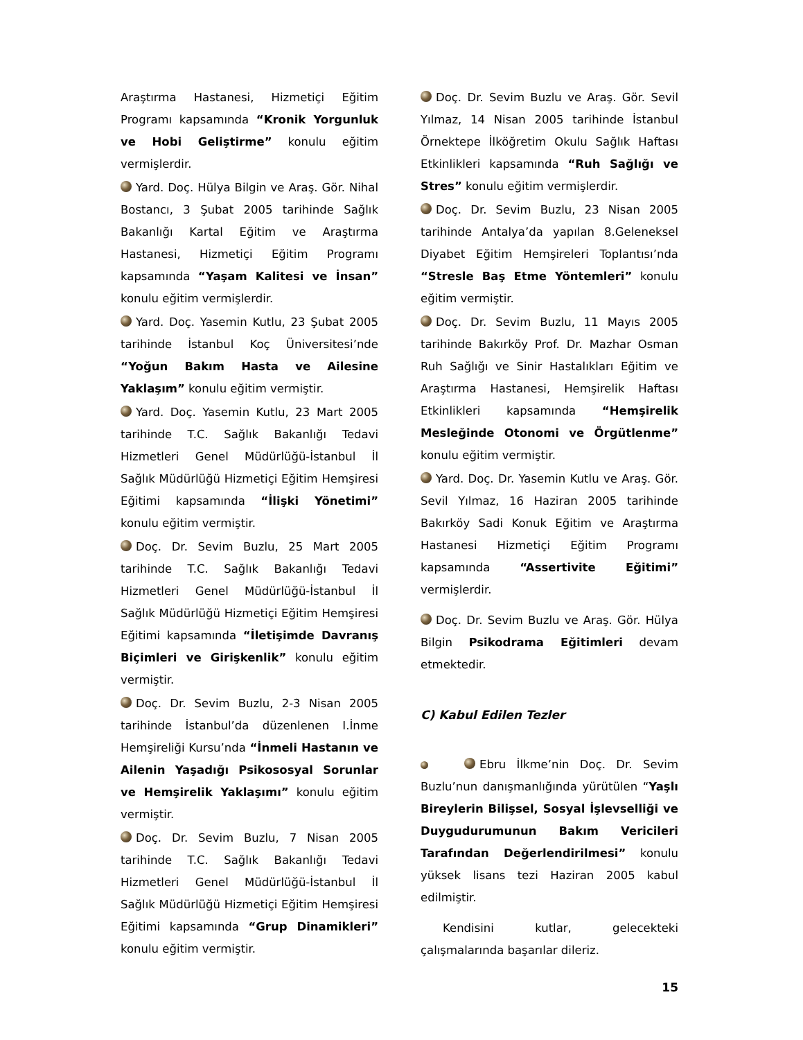Araştırma Hastanesi, Hizmetiçi Eğitim Programı kapsamında “Kronik Yorgunluk ve Hobi Geliştirme” konulu eğitim vermişlerdir.
Yard. Doç. Hülya Bilgin ve Araş. Gör. Nihal Bostancı, 3 Şubat 2005 tarihinde Sağlık Bakanlığı Kartal Eğitim ve Araştırma Hastanesi, Hizmetiçi Eğitim Programı kapsamında “Yaşam Kalitesi ve İnsan” konulu eğitim vermişlerdir.
Yard. Doç. Yasemin Kutlu, 23 Şubat 2005 tarihinde İstanbul Koç Üniversitesi’nde “Yoğun Bakım Hasta ve Ailesine Yaklaşım” konulu eğitim vermiştir.
Yard. Doç. Yasemin Kutlu, 23 Mart 2005 tarihinde T.C. Sağlık Bakanlığı Tedavi Hizmetleri Genel Müdürlüğü-İstanbul İl Sağlık Müdürlüğü Hizmetiçi Eğitim Hemşiresi Eğitimi kapsamında “İlişki Yönetimi” konulu eğitim vermiştir.
Doç. Dr. Sevim Buzlu, 25 Mart 2005 tarihinde T.C. Sağlık Bakanlığı Tedavi Hizmetleri Genel Müdürlüğü-İstanbul İl Sağlık Müdürlüğü Hizmetiçi Eğitim Hemşiresi Eğitimi kapsamında “İletişimde Davranış Biçimleri ve Girişkenlik” konulu eğitim vermiştir.
Doç. Dr. Sevim Buzlu, 2-3 Nisan 2005 tarihinde İstanbul’da düzenlenen I.İnme Hemşireliği Kursu’nda “İnmeli Hastanın ve Ailenin Yaşadığı Psikososyal Sorunlar ve Hemşirelik Yaklaşımı” konulu eğitim vermiştir.
Doç. Dr. Sevim Buzlu, 7 Nisan 2005 tarihinde T.C. Sağlık Bakanlığı Tedavi Hizmetleri Genel Müdürlüğü-İstanbul İl Sağlık Müdürlüğü Hizmetiçi Eğitim Hemşiresi Eğitimi kapsamında “Grup Dinamikleri” konulu eğitim vermiştir.
Doç. Dr. Sevim Buzlu ve Araş. Gör. Sevil Yılmaz, 14 Nisan 2005 tarihinde İstanbul Örnektepe İlköğretim Okulu Sağlık Haftası Etkinlikleri kapsamında “Ruh Sağlığı ve Stres” konulu eğitim vermişlerdir.
Doç. Dr. Sevim Buzlu, 23 Nisan 2005 tarihinde Antalya’da yapılan 8.Geleneksel Diyabet Eğitim Hemşireleri Toplantısı’nda “Stresle Baş Etme Yöntemleri” konulu eğitim vermiştir.
Doç. Dr. Sevim Buzlu, 11 Mayıs 2005 tarihinde Bakırköy Prof. Dr. Mazhar Osman Ruh Sağlığı ve Sinir Hastalıkları Eğitim ve Araştırma Hastanesi, Hemşirelik Haftası Etkinlikleri kapsamında “Hemşirelik Mesleğinde Otonomi ve Örgütlenme” konulu eğitim vermiştir.
Yard. Doç. Dr. Yasemin Kutlu ve Araş. Gör. Sevil Yılmaz, 16 Haziran 2005 tarihinde Bakırköy Sadi Konuk Eğitim ve Araştırma Hastanesi Hizmetiçi Eğitim Programı kapsamında “Assertivite Eğitimi” vermişlerdir.
Doç. Dr. Sevim Buzlu ve Araş. Gör. Hülya Bilgin Psikodrama Eğitimleri devam etmektedir.
C) Kabul Edilen Tezler
Ebru İlkme’nin Doç. Dr. Sevim Buzlu’nun danışmanlığında yürütülen “Yaşlı Bireylerin Bilişsel, Sosyal İşlevselliği ve Duygudurumunun Bakım Vericileri Tarafından Değerlendirilmesi” konulu yüksek lisans tezi Haziran 2005 kabul edilmiştir.
Kendisini kutlar, gelecekteki çalışmalarında başarılar dileriz.
15